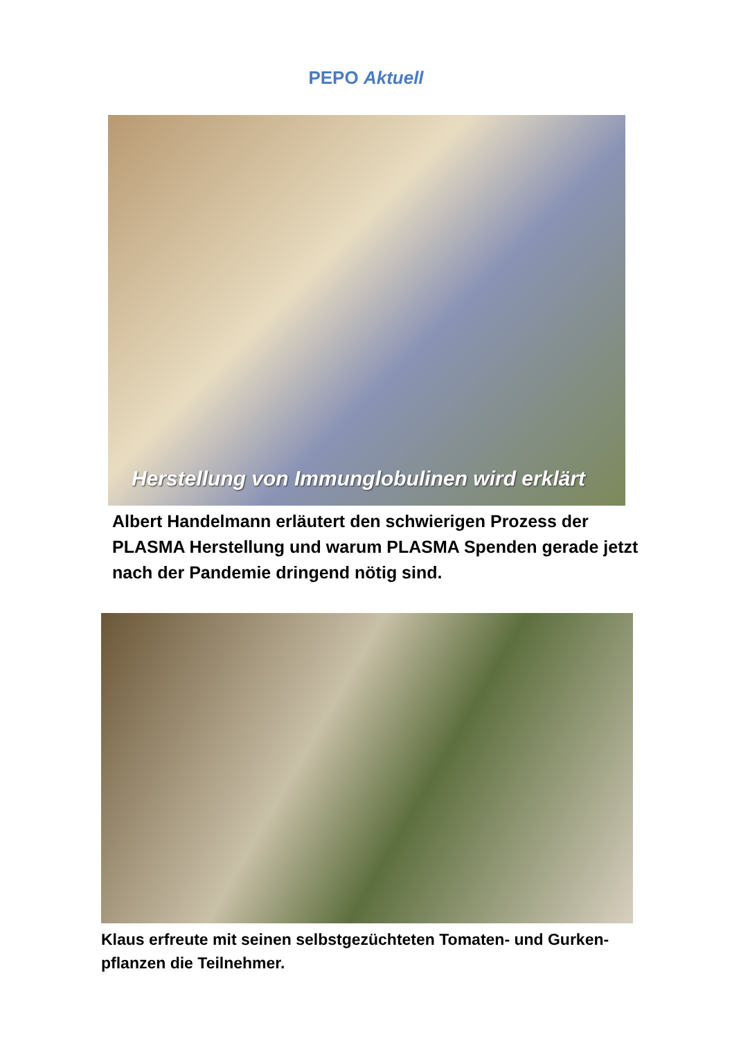PEPO Aktuell
Herstellung von Immunglobulinen wird erklärt
Albert Handelmann erläutert den schwierigen Prozess der PLASMA Herstellung und warum PLASMA Spenden gerade jetzt nach der Pandemie dringend nötig sind.
Klaus erfreute mit seinen selbstgezüchteten Tomaten- und Gurken-pflanzen die Teilnehmer.